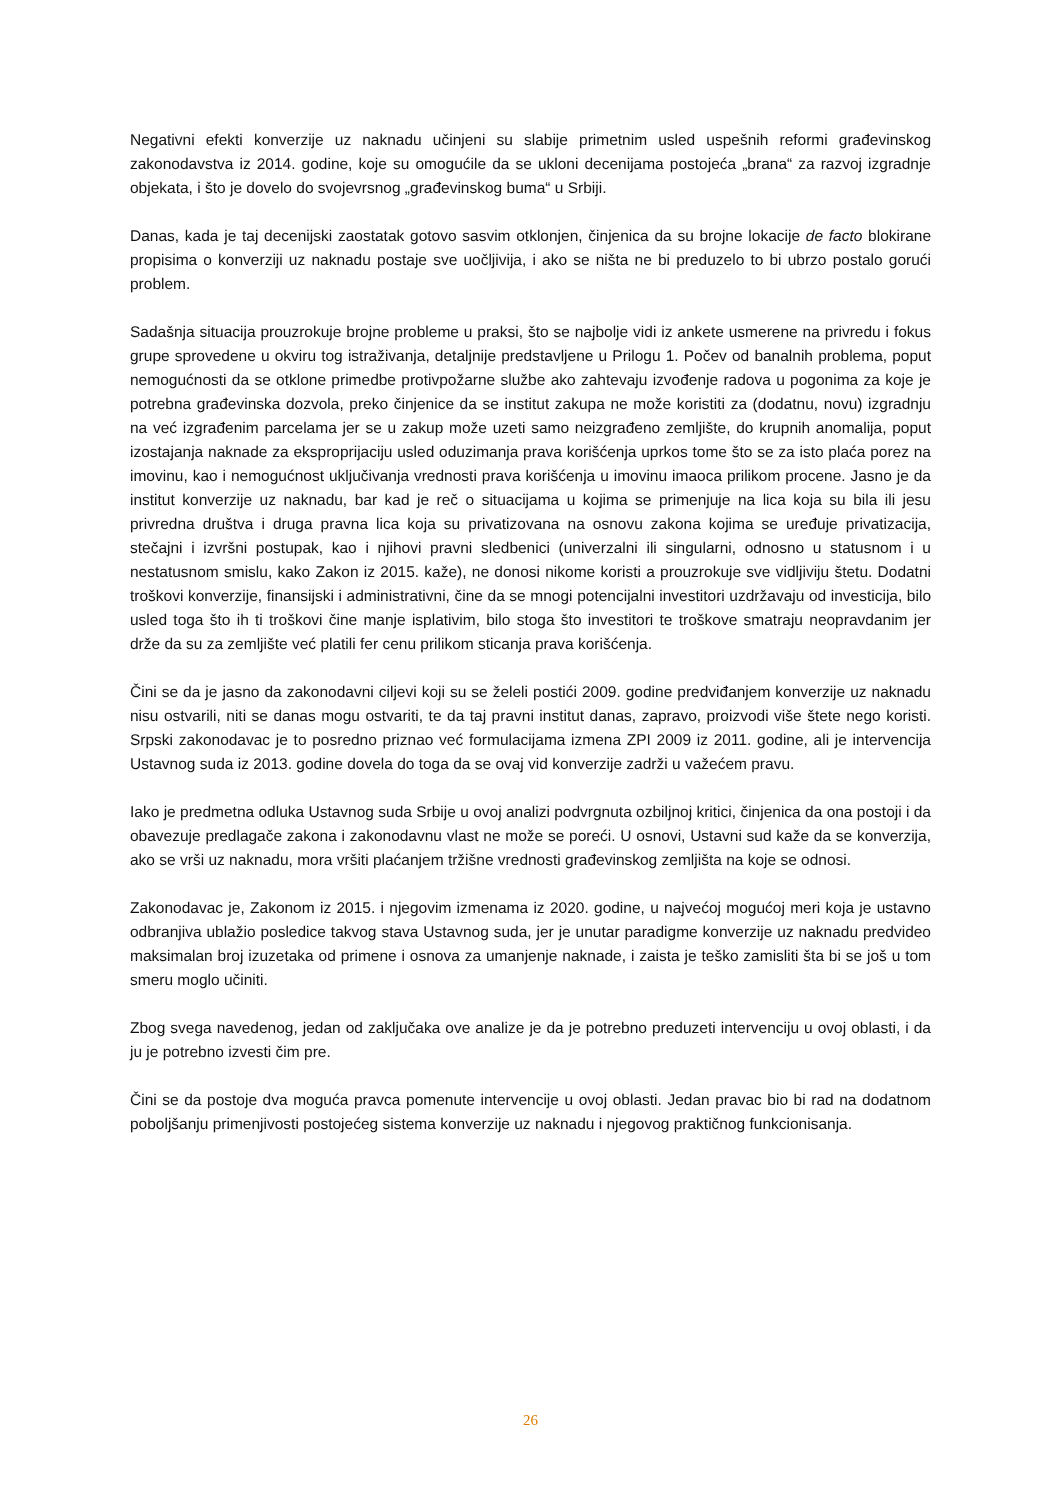Negativni efekti konverzije uz naknadu učinjeni su slabije primetnim usled uspešnih reformi građevinskog zakonodavstva iz 2014. godine, koje su omogućile da se ukloni decenijama postojeća „brana“ za razvoj izgradnje objekata, i što je dovelo do svojevrsnog „građevinskog buma“ u Srbiji.
Danas, kada je taj decenijski zaostatak gotovo sasvim otklonjen, činjenica da su brojne lokacije de facto blokirane propisima o konverziji uz naknadu postaje sve uočljivija, i ako se ništa ne bi preduzelo to bi ubrzo postalo gorući problem.
Sadašnja situacija prouzrokuje brojne probleme u praksi, što se najbolje vidi iz ankete usmerene na privredu i fokus grupe sprovedene u okviru tog istraživanja, detaljnije predstavljene u Prilogu 1. Počev od banalnih problema, poput nemogućnosti da se otklone primedbe protivpožarne službe ako zahtevaju izvođenje radova u pogonima za koje je potrebna građevinska dozvola, preko činjenice da se institut zakupa ne može koristiti za (dodatnu, novu) izgradnju na već izgrađenim parcelama jer se u zakup može uzeti samo neizgrađeno zemljište, do krupnih anomalija, poput izostajanja naknade za eksproprijaciju usled oduzimanja prava korišćenja uprkos tome što se za isto plaća porez na imovinu, kao i nemogućnost uključivanja vrednosti prava korišćenja u imovinu imaoca prilikom procene. Jasno je da institut konverzije uz naknadu, bar kad je reč o situacijama u kojima se primenjuje na lica koja su bila ili jesu privredna društva i druga pravna lica koja su privatizovana na osnovu zakona kojima se uređuje privatizacija, stečajni i izvršni postupak, kao i njihovi pravni sledbenici (univerzalni ili singularni, odnosno u statusnom i u nestatusnom smislu, kako Zakon iz 2015. kaže), ne donosi nikome koristi a prouzrokuje sve vidljiviju štetu. Dodatni troškovi konverzije, finansijski i administrativni, čine da se mnogi potencijalni investitori uzdržavaju od investicija, bilo usled toga što ih ti troškovi čine manje isplativim, bilo stoga što investitori te troškove smatraju neopravdanim jer drže da su za zemljište već platili fer cenu prilikom sticanja prava korišćenja.
Čini se da je jasno da zakonodavni ciljevi koji su se želeli postići 2009. godine predviđanjem konverzije uz naknadu nisu ostvarili, niti se danas mogu ostvariti, te da taj pravni institut danas, zapravo, proizvodi više štete nego koristi. Srpski zakonodavac je to posredno priznao već formulacijama izmena ZPI 2009 iz 2011. godine, ali je intervencija Ustavnog suda iz 2013. godine dovela do toga da se ovaj vid konverzije zadrži u važećem pravu.
Iako je predmetna odluka Ustavnog suda Srbije u ovoj analizi podvrgnuta ozbiljnoj kritici, činjenica da ona postoji i da obavezuje predlagače zakona i zakonodavnu vlast ne može se poreći. U osnovi, Ustavni sud kaže da se konverzija, ako se vrši uz naknadu, mora vršiti plaćanjem tržišne vrednosti građevinskog zemljišta na koje se odnosi.
Zakonodavac je, Zakonom iz 2015. i njegovim izmenama iz 2020. godine, u najvećoj mogućoj meri koja je ustavno odbranjiva ublažio posledice takvog stava Ustavnog suda, jer je unutar paradigme konverzije uz naknadu predvideo maksimalan broj izuzetaka od primene i osnova za umanjenje naknade, i zaista je teško zamisliti šta bi se još u tom smeru moglo učiniti.
Zbog svega navedenog, jedan od zaključaka ove analize je da je potrebno preduzeti intervenciju u ovoj oblasti, i da ju je potrebno izvesti čim pre.
Čini se da postoje dva moguća pravca pomenute intervencije u ovoj oblasti. Jedan pravac bio bi rad na dodatnom poboljšanju primenjivosti postojećeg sistema konverzije uz naknadu i njegovog praktičnog funkcionisanja.
26